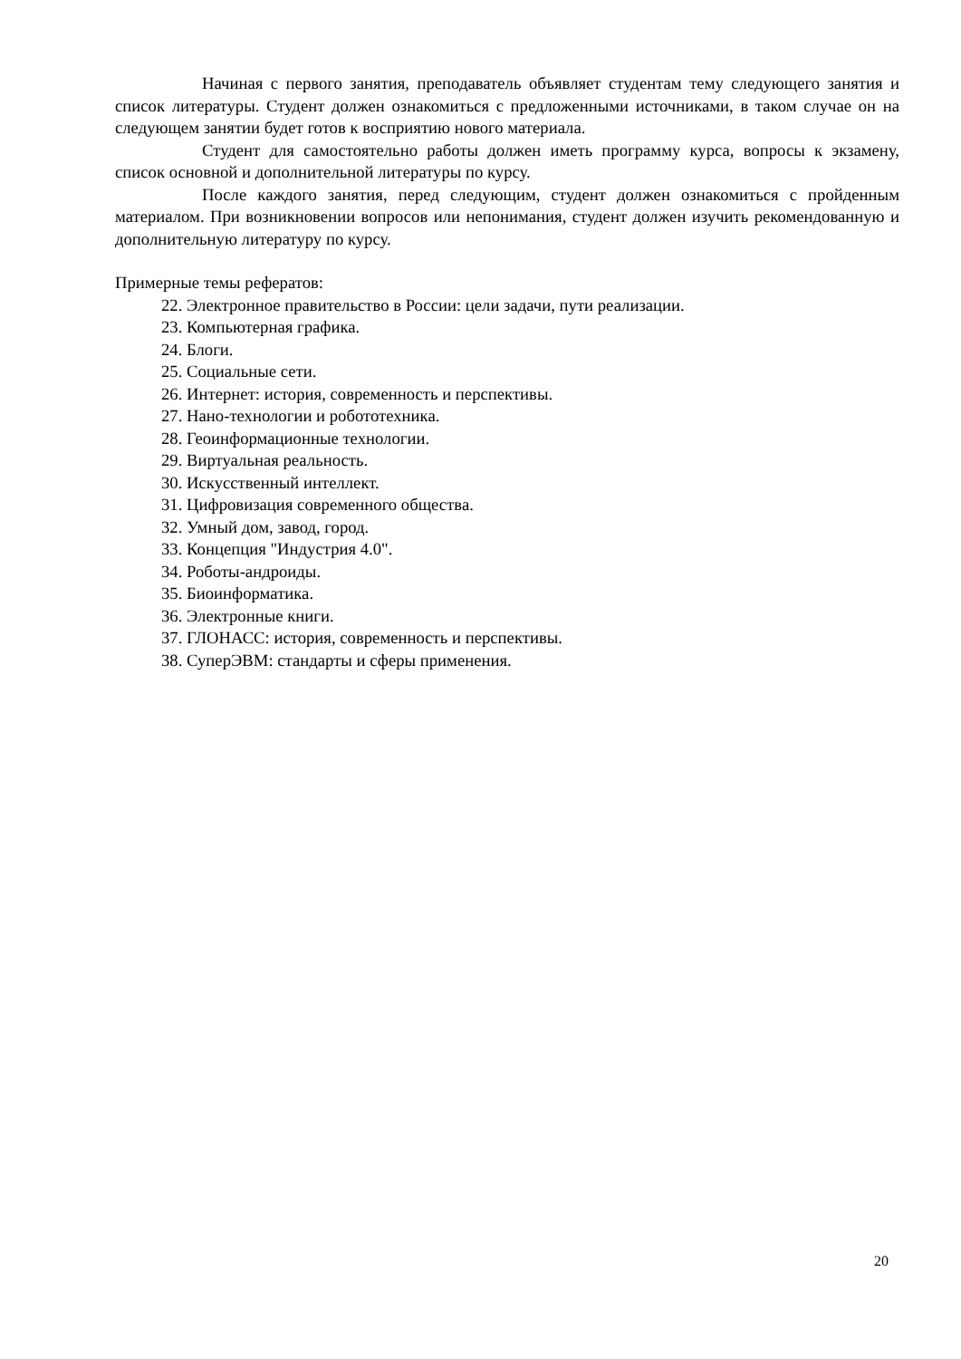Начиная с первого занятия, преподаватель объявляет студентам тему следующего занятия и список литературы. Студент должен ознакомиться с предложенными источниками, в таком случае он на следующем занятии будет готов к восприятию нового материала.
Студент для самостоятельно работы должен иметь программу курса, вопросы к экзамену, список основной и дополнительной литературы по курсу.
После каждого занятия, перед следующим, студент должен ознакомиться с пройденным материалом. При возникновении вопросов или непонимания, студент должен изучить рекомендованную и дополнительную литературу по курсу.
Примерные темы рефератов:
22. Электронное правительство в России: цели задачи, пути реализации.
23. Компьютерная графика.
24. Блоги.
25. Социальные сети.
26. Интернет: история, современность и перспективы.
27. Нано-технологии и робототехника.
28. Геоинформационные технологии.
29. Виртуальная реальность.
30. Искусственный интеллект.
31. Цифровизация современного общества.
32. Умный дом, завод, город.
33. Концепция "Индустрия 4.0".
34. Роботы-андроиды.
35. Биоинформатика.
36. Электронные книги.
37. ГЛОНАСС: история, современность и перспективы.
38. СуперЭВМ: стандарты и сферы применения.
20